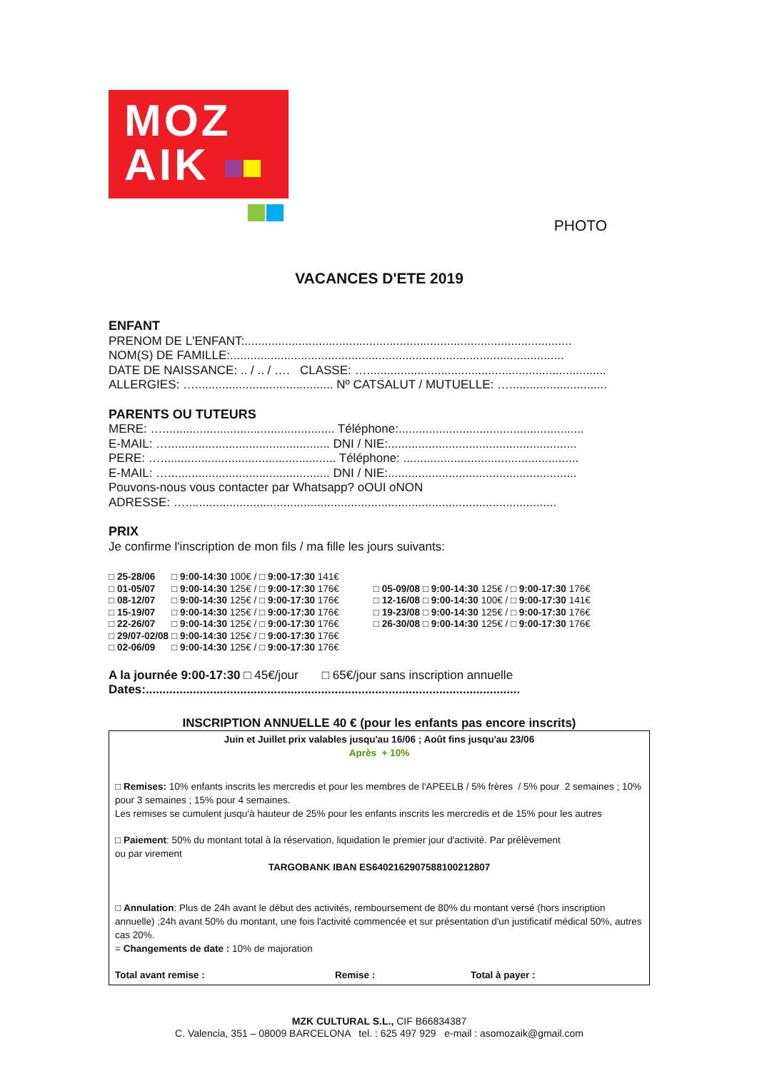MOZ
AIK
PHOTO
VACANCES D'ETE 2019
ENFANT
PRENOM DE L'ENFANT:.................................................................................................
NOM(S) DE FAMILLE:...................................................................................................
DATE DE NAISSANCE: .. / .. / …. CLASSE: ….......................................................................
ALLERGIES: …......................................... Nº CATSALUT / MUTUELLE: ….............................
PARENTS OU TUTEURS
MERE: …................................................... Téléphone:.......................................................
E-MAIL: …................................................ DNI / NIE:........................................................
PERE: ….................................................... Téléphone: ....................................................
E-MAIL: …................................................ DNI / NIE:........................................................
Pouvons-nous vous contacter par Whatsapp? oOUI oNON
ADRESSE: …..............................................................................................................
PRIX
Je confirme l'inscription de mon fils / ma fille les jours suivants:
| □ 25-28/06 | □ 9:00-14:30 100€ / □ 9:00-17:30 141€ | | | |
| □ 01-05/07 | □ 9:00-14:30 125€ / □ 9:00-17:30 176€ | | □ 05-09/08 | □ 9:00-14:30 125€ / □ 9:00-17:30 176€ |
| □ 08-12/07 | □ 9:00-14:30 125€ / □ 9:00-17:30 176€ | | □ 12-16/08 | □ 9:00-14:30 100€ / □ 9:00-17:30 141€ |
| □ 15-19/07 | □ 9:00-14:30 125€ / □ 9:00-17:30 176€ | | □ 19-23/08 | □ 9:00-14:30 125€ / □ 9:00-17:30 176€ |
| □ 22-26/07 | □ 9:00-14:30 125€ / □ 9:00-17:30 176€ | | □ 26-30/08 | □ 9:00-14:30 125€ / □ 9:00-17:30 176€ |
| □ 29/07-02/08 | □ 9:00-14:30 125€ / □ 9:00-17:30 176€ | | | |
| □ 02-06/09 | □ 9:00-14:30 125€ / □ 9:00-17:30 176€ | | | |
A la journée 9:00-17:30 □ 45€/jour □ 65€/jour sans inscription annuelle
Dates:...............................................................................................................
INSCRIPTION ANNUELLE 40 € (pour les enfants pas encore inscrits)
Juin et Juillet prix valables jusqu'au 16/06 ; Août fins jusqu'au 23/06
Après + 10%
□ Remises: 10% enfants inscrits les mercredis et pour les membres de l'APEELB / 5% frères / 5% pour 2 semaines ; 10% pour 3 semaines ; 15% pour 4 semaines.
Les remises se cumulent jusqu'à hauteur de 25% pour les enfants inscrits les mercredis et de 15% pour les autres
□ Paiement: 50% du montant total à la réservation, liquidation le premier jour d'activité. Par prélèvement
ou par virement
TARGOBANK IBAN ES6402162907588100212807
□ Annulation: Plus de 24h avant le début des activités, remboursement de 80% du montant versé (hors inscription annuelle) ;24h avant 50% du montant, une fois l'activité commencée et sur présentation d'un justificatif médical 50%, autres cas 20%.
= Changements de date : 10% de majoration
Total avant remise : Remise : Total à payer :
MZK CULTURAL S.L., CIF B66834387
C. Valencia, 351 – 08009 BARCELONA tel. : 625 497 929 e-mail : asomozaik@gmail.com